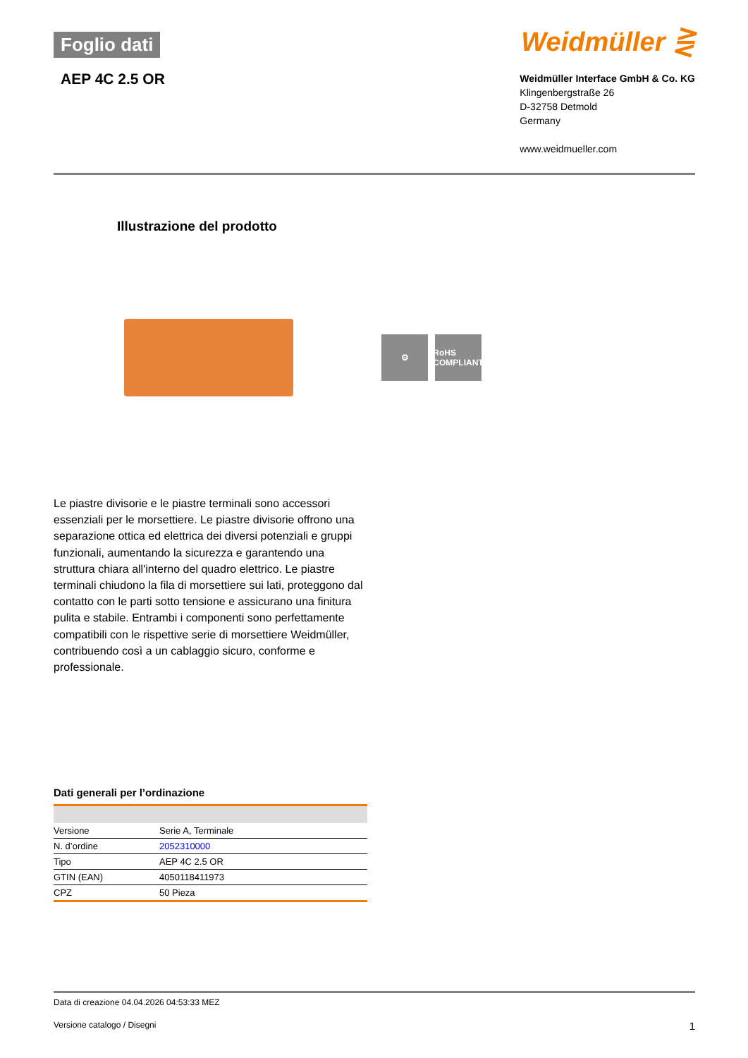Foglio dati
AEP 4C 2.5 OR
Weidmüller ⋛
Weidmüller Interface GmbH & Co. KG
Klingenbergstraße 26
D-32758 Detmold
Germany
www.weidmueller.com
Illustrazione del prodotto
⚙ RoHS COMPLIANT
Le piastre divisorie e le piastre terminali sono accessori essenziali per le morsettiere. Le piastre divisorie offrono una separazione ottica ed elettrica dei diversi potenziali e gruppi funzionali, aumentando la sicurezza e garantendo una struttura chiara all'interno del quadro elettrico. Le piastre terminali chiudono la fila di morsettiere sui lati, proteggono dal contatto con le parti sotto tensione e assicurano una finitura pulita e stabile. Entrambi i componenti sono perfettamente compatibili con le rispettive serie di morsettiere Weidmüller, contribuendo così a un cablaggio sicuro, conforme e professionale.
Dati generali per l’ordinazione
| Versione | Serie A, Terminale |
| N. d’ordine | 2052310000 |
| Tipo | AEP 4C 2.5 OR |
| GTIN (EAN) | 4050118411973 |
| CPZ | 50 Pieza |
Data di creazione 04.04.2026 04:53:33 MEZ
Versione catalogo / Disegni 1